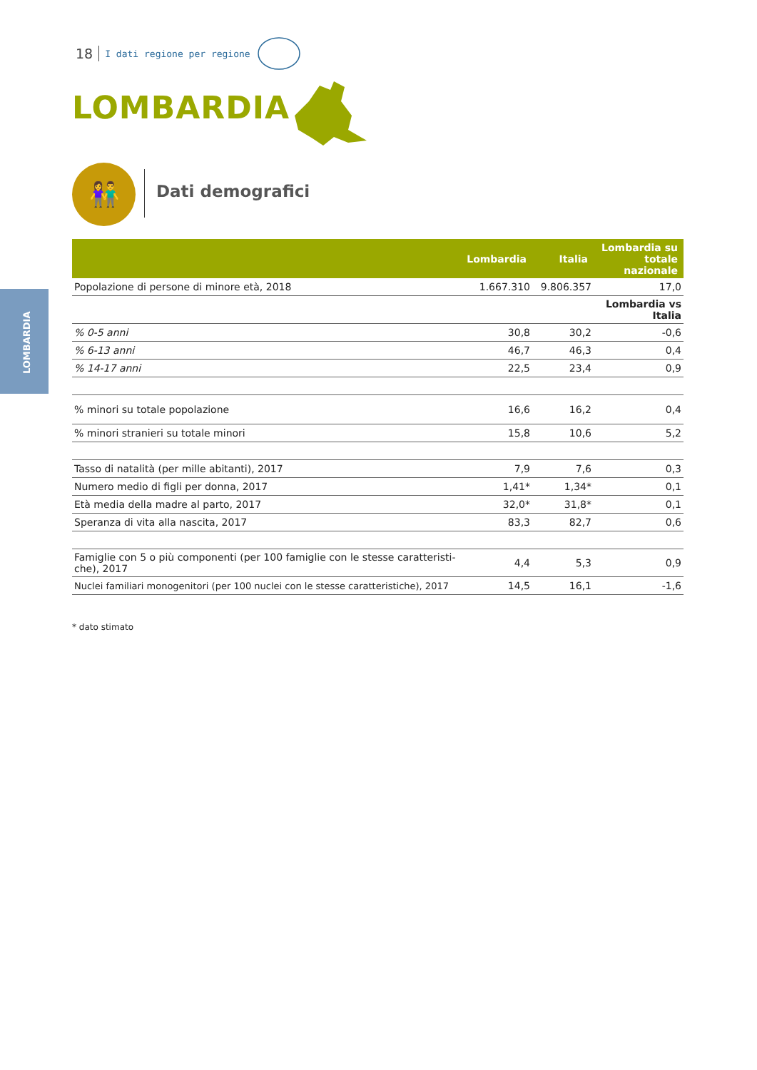18 I dati regione per regione
LOMBARDIA
👫 Dati demografici
LOMBARDIA
| | Lombardia | Italia | Lombardia su totale nazionale |
| --- | --- | --- | --- |
| Popolazione di persone di minore età, 2018 | 1.667.310 | 9.806.357 | 17,0 |
| | | | Lombardia vs Italia |
| % 0-5 anni | 30,8 | 30,2 | -0,6 |
| % 6-13 anni | 46,7 | 46,3 | 0,4 |
| % 14-17 anni | 22,5 | 23,4 | 0,9 |
| % minori su totale popolazione | 16,6 | 16,2 | 0,4 |
| % minori stranieri su totale minori | 15,8 | 10,6 | 5,2 |
| Tasso di natalità (per mille abitanti), 2017 | 7,9 | 7,6 | 0,3 |
| Numero medio di figli per donna, 2017 | 1,41* | 1,34* | 0,1 |
| Età media della madre al parto, 2017 | 32,0* | 31,8* | 0,1 |
| Speranza di vita alla nascita, 2017 | 83,3 | 82,7 | 0,6 |
| Famiglie con 5 o più componenti (per 100 famiglie con le stesse caratteristi- che), 2017 | 4,4 | 5,3 | 0,9 |
| Nuclei familiari monogenitori (per 100 nuclei con le stesse caratteristiche), 2017 | 14,5 | 16,1 | -1,6 |
* dato stimato